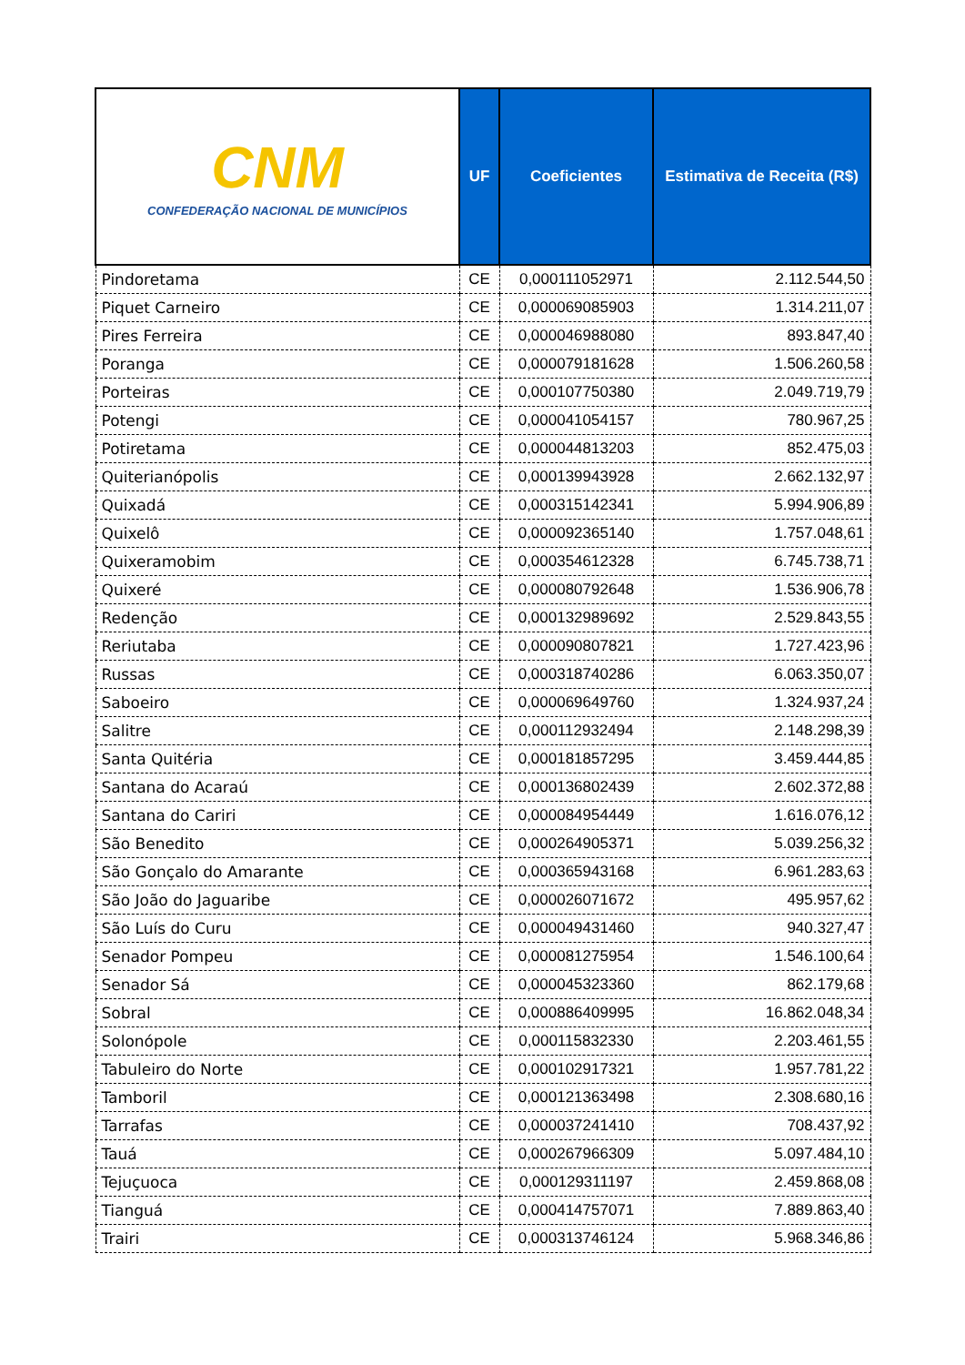| CNM CONFEDERAÇÃO NACIONAL DE MUNICÍPIOS | UF | Coeficientes | Estimativa de Receita (R$) |
| --- | --- | --- | --- |
| Pindoretama | CE | 0,000111052971 | 2.112.544,50 |
| Piquet Carneiro | CE | 0,000069085903 | 1.314.211,07 |
| Pires Ferreira | CE | 0,000046988080 | 893.847,40 |
| Poranga | CE | 0,000079181628 | 1.506.260,58 |
| Porteiras | CE | 0,000107750380 | 2.049.719,79 |
| Potengi | CE | 0,000041054157 | 780.967,25 |
| Potiretama | CE | 0,000044813203 | 852.475,03 |
| Quiterianópolis | CE | 0,000139943928 | 2.662.132,97 |
| Quixadá | CE | 0,000315142341 | 5.994.906,89 |
| Quixelô | CE | 0,000092365140 | 1.757.048,61 |
| Quixeramobim | CE | 0,000354612328 | 6.745.738,71 |
| Quixeré | CE | 0,000080792648 | 1.536.906,78 |
| Redenção | CE | 0,000132989692 | 2.529.843,55 |
| Reriutaba | CE | 0,000090807821 | 1.727.423,96 |
| Russas | CE | 0,000318740286 | 6.063.350,07 |
| Saboeiro | CE | 0,000069649760 | 1.324.937,24 |
| Salitre | CE | 0,000112932494 | 2.148.298,39 |
| Santa Quitéria | CE | 0,000181857295 | 3.459.444,85 |
| Santana do Acaraú | CE | 0,000136802439 | 2.602.372,88 |
| Santana do Cariri | CE | 0,000084954449 | 1.616.076,12 |
| São Benedito | CE | 0,000264905371 | 5.039.256,32 |
| São Gonçalo do Amarante | CE | 0,000365943168 | 6.961.283,63 |
| São João do Jaguaribe | CE | 0,000026071672 | 495.957,62 |
| São Luís do Curu | CE | 0,000049431460 | 940.327,47 |
| Senador Pompeu | CE | 0,000081275954 | 1.546.100,64 |
| Senador Sá | CE | 0,000045323360 | 862.179,68 |
| Sobral | CE | 0,000886409995 | 16.862.048,34 |
| Solonópole | CE | 0,000115832330 | 2.203.461,55 |
| Tabuleiro do Norte | CE | 0,000102917321 | 1.957.781,22 |
| Tamboril | CE | 0,000121363498 | 2.308.680,16 |
| Tarrafas | CE | 0,000037241410 | 708.437,92 |
| Tauá | CE | 0,000267966309 | 5.097.484,10 |
| Tejuçuoca | CE | 0,000129311197 | 2.459.868,08 |
| Tianguá | CE | 0,000414757071 | 7.889.863,40 |
| Trairi | CE | 0,000313746124 | 5.968.346,86 |